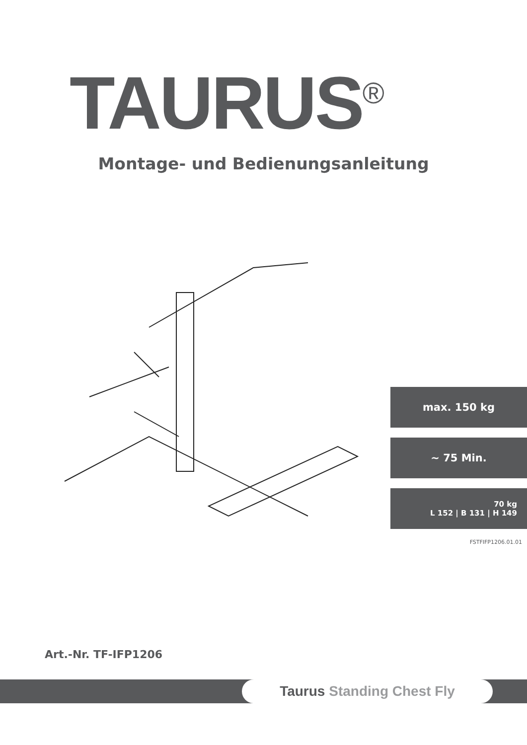TAURUS<sup>®</sup>
Montage- und Bedienungsanleitung
max. 150 kg
~ 75 Min.
70 kg
L 152 | B 131 | H 149
FSTFIFP1206.01.01
Art.-Nr. TF-IFP1206
Taurus Standing Chest Fly